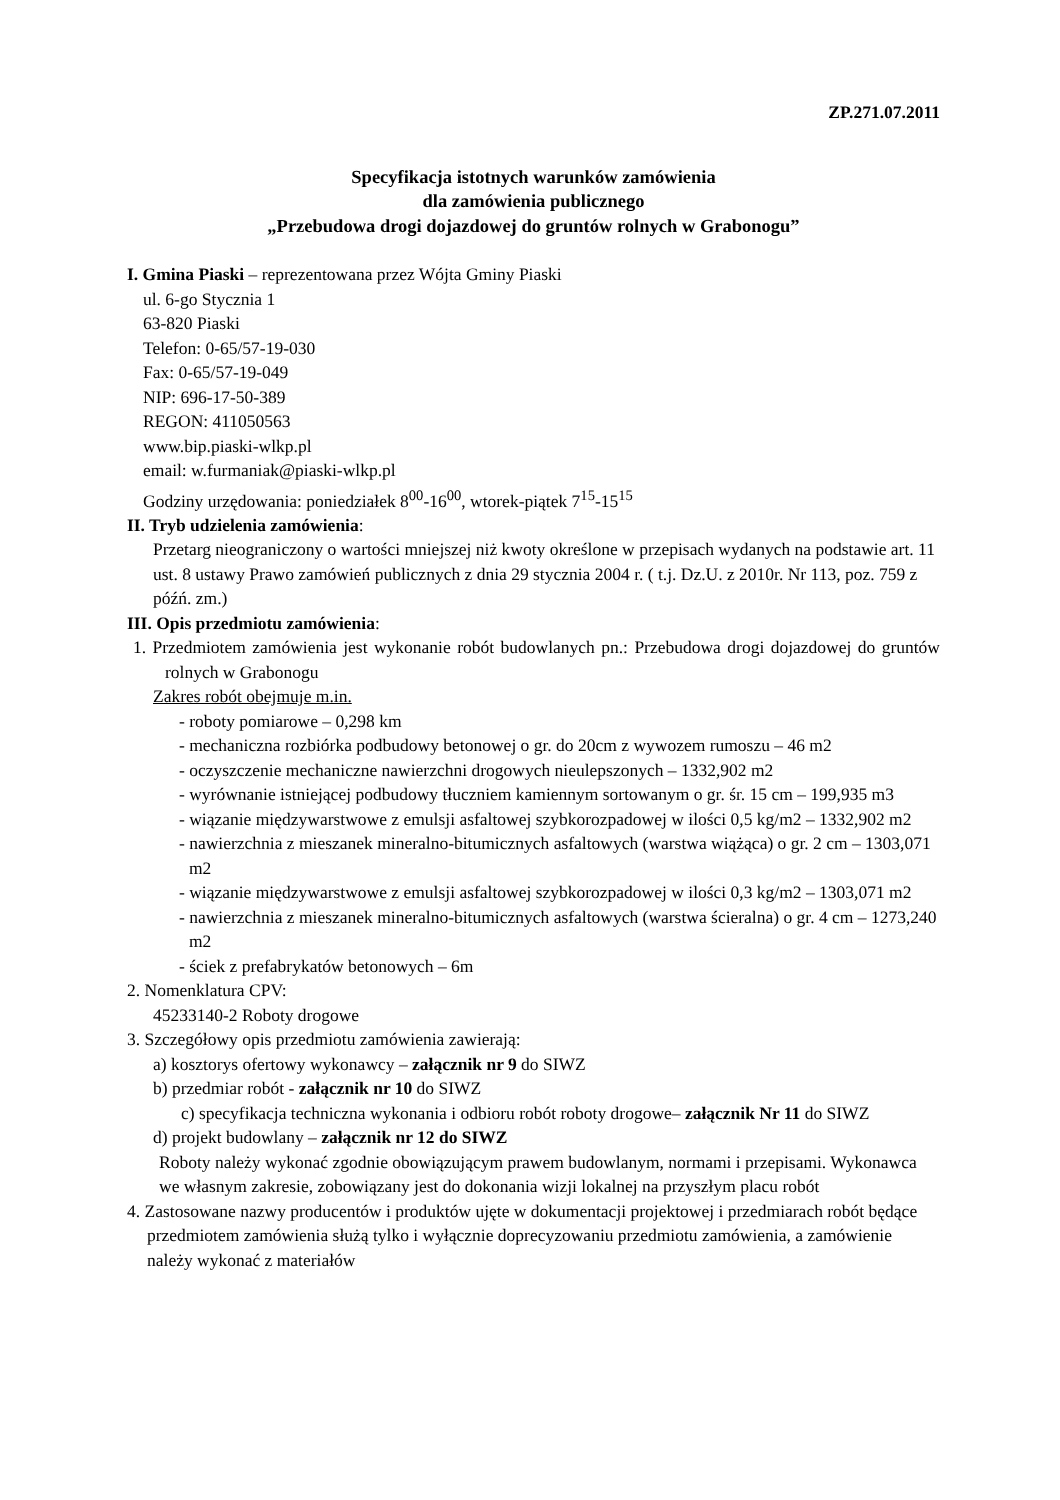ZP.271.07.2011
Specyfikacja istotnych warunków zamówienia
dla zamówienia publicznego
„Przebudowa drogi dojazdowej do gruntów rolnych w Grabonogu”
I. Gmina Piaski – reprezentowana przez Wójta Gminy Piaski
ul. 6-go Stycznia 1
63-820 Piaski
Telefon: 0-65/57-19-030
Fax: 0-65/57-19-049
NIP: 696-17-50-389
REGON: 411050563
www.bip.piaski-wlkp.pl
email: w.furmaniak@piaski-wlkp.pl
Godziny urzędowania: poniedziałek 8<sup>00</sup>-16<sup>00</sup>, wtorek-piątek 7<sup>15</sup>-15<sup>15</sup>
II. Tryb udzielenia zamówienia:
Przetarg nieograniczony o wartości mniejszej niż kwoty określone w przepisach wydanych na podstawie art. 11 ust. 8 ustawy Prawo zamówień publicznych z dnia 29 stycznia 2004 r. ( t.j. Dz.U. z 2010r. Nr 113, poz. 759 z późń. zm.)
III. Opis przedmiotu zamówienia:
1. Przedmiotem zamówienia jest wykonanie robót budowlanych pn.: Przebudowa drogi dojazdowej do gruntów rolnych w Grabonogu
Zakres robót obejmuje m.in.
- roboty pomiarowe – 0,298 km
- mechaniczna rozbiórka podbudowy betonowej o gr. do 20cm z wywozem rumoszu – 46 m2
- oczyszczenie mechaniczne nawierzchni drogowych nieulepszonych – 1332,902 m2
- wyrównanie istniejącej podbudowy tłuczniem kamiennym sortowanym o gr. śr. 15 cm – 199,935 m3
- wiązanie międzywarstwowe z emulsji asfaltowej szybkorozpadowej w ilości 0,5 kg/m2 – 1332,902 m2
- nawierzchnia z mieszanek mineralno-bitumicznych asfaltowych (warstwa wiążąca) o gr. 2 cm – 1303,071 m2
- wiązanie międzywarstwowe z emulsji asfaltowej szybkorozpadowej w ilości 0,3 kg/m2 – 1303,071 m2
- nawierzchnia z mieszanek mineralno-bitumicznych asfaltowych (warstwa ścieralna) o gr. 4 cm – 1273,240 m2
- ściek z prefabrykatów betonowych – 6m
2. Nomenklatura CPV:
45233140-2 Roboty drogowe
3. Szczegółowy opis przedmiotu zamówienia zawierają:
a) kosztorys ofertowy wykonawcy – załącznik nr 9 do SIWZ
b) przedmiar robót - załącznik nr 10 do SIWZ
c) specyfikacja techniczna wykonania i odbioru robót roboty drogowe– załącznik Nr 11 do SIWZ
d) projekt budowlany – załącznik nr 12 do SIWZ
Roboty należy wykonać zgodnie obowiązującym prawem budowlanym, normami i przepisami. Wykonawca we własnym zakresie, zobowiązany jest do dokonania wizji lokalnej na przyszłym placu robót
4. Zastosowane nazwy producentów i produktów ujęte w dokumentacji projektowej i przedmiarach robót będące przedmiotem zamówienia służą tylko i wyłącznie doprecyzowaniu przedmiotu zamówienia, a zamówienie należy wykonać z materiałów